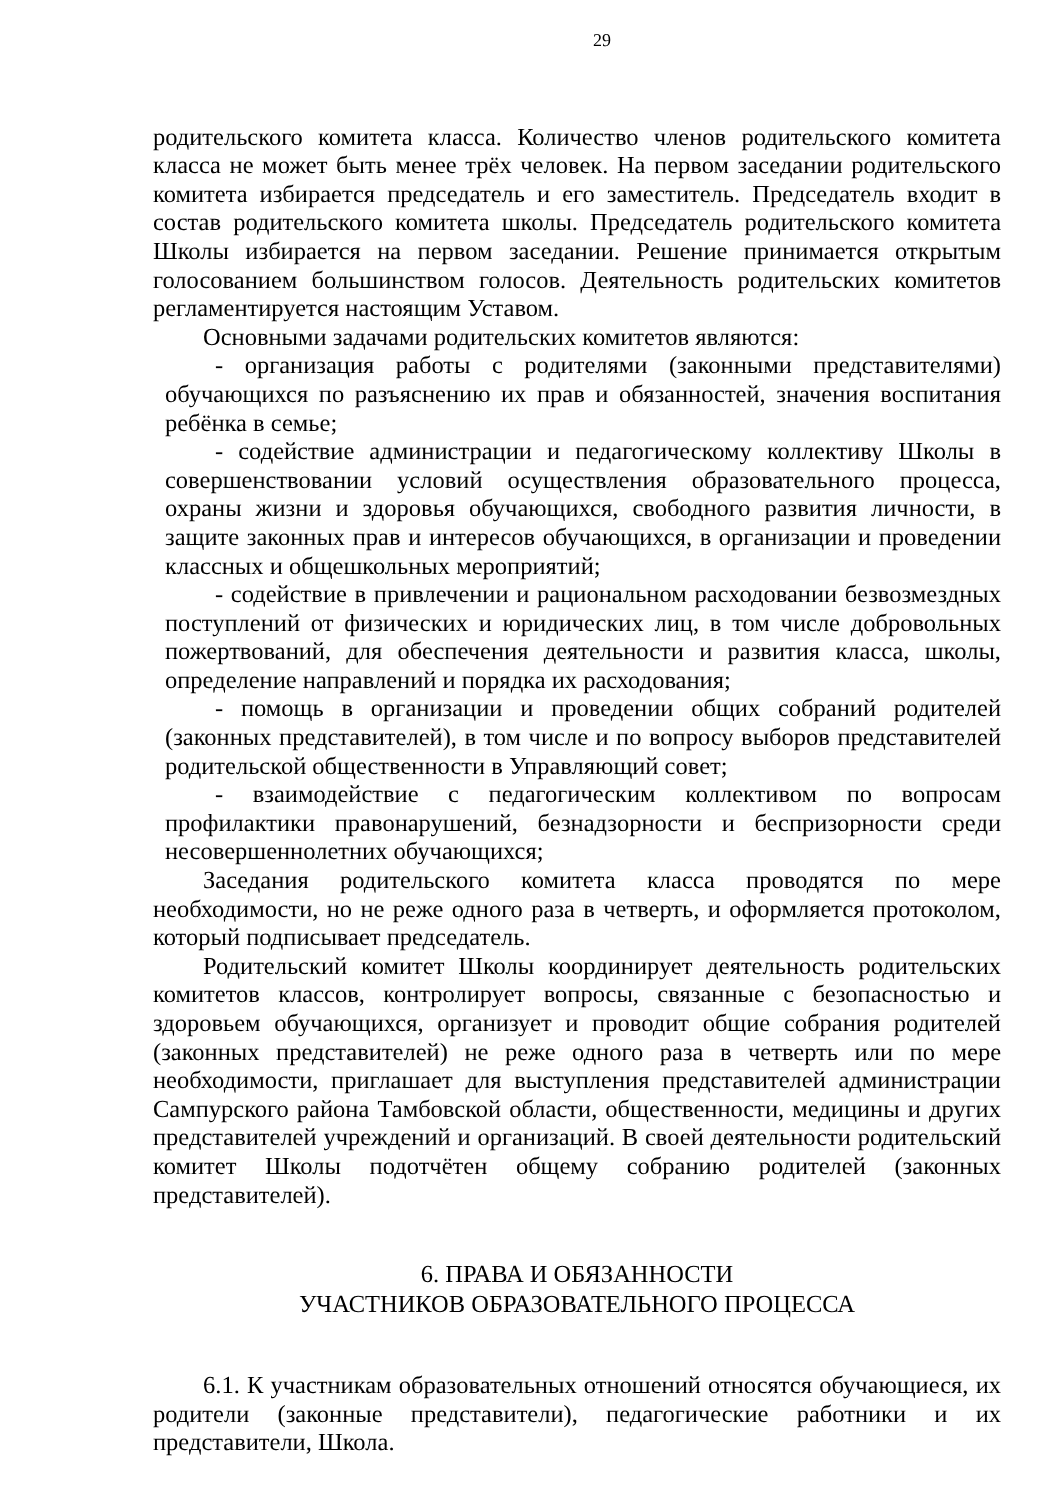29
родительского комитета класса. Количество членов родительского комитета класса не может быть менее трёх человек. На первом заседании родительского комитета избирается председатель и его заместитель. Председатель входит в состав родительского комитета школы. Председатель родительского комитета Школы избирается на первом заседании. Решение принимается открытым голосованием большинством голосов. Деятельность родительских комитетов регламентируется настоящим Уставом.
Основными задачами родительских комитетов являются:
- организация работы с родителями (законными представителями) обучающихся по разъяснению их прав и обязанностей, значения воспитания ребёнка в семье;
- содействие администрации и педагогическому коллективу Школы в совершенствовании условий осуществления образовательного процесса, охраны жизни и здоровья обучающихся, свободного развития личности, в защите законных прав и интересов обучающихся, в организации и проведении классных и общешкольных мероприятий;
- содействие в привлечении и рациональном расходовании безвозмездных поступлений от физических и юридических лиц, в том числе добровольных пожертвований, для обеспечения деятельности и развития класса, школы, определение направлений и порядка их расходования;
- помощь в организации и проведении общих собраний родителей (законных представителей), в том числе и по вопросу выборов представителей родительской общественности в Управляющий совет;
- взаимодействие с педагогическим коллективом по вопросам профилактики правонарушений, безнадзорности и беспризорности среди несовершеннолетних обучающихся;
Заседания родительского комитета класса проводятся по мере необходимости, но не реже одного раза в четверть, и оформляется протоколом, который подписывает председатель.
Родительский комитет Школы координирует деятельность родительских комитетов классов, контролирует вопросы, связанные с безопасностью и здоровьем обучающихся, организует и проводит общие собрания родителей (законных представителей) не реже одного раза в четверть или по мере необходимости, приглашает для выступления представителей администрации Сампурского района Тамбовской области, общественности, медицины и других представителей учреждений и организаций. В своей деятельности родительский комитет Школы подотчётен общему собранию родителей (законных представителей).
6. ПРАВА И ОБЯЗАННОСТИ
УЧАСТНИКОВ ОБРАЗОВАТЕЛЬНОГО ПРОЦЕССА
6.1. К участникам образовательных отношений относятся обучающиеся, их родители (законные представители), педагогические работники и их представители, Школа.